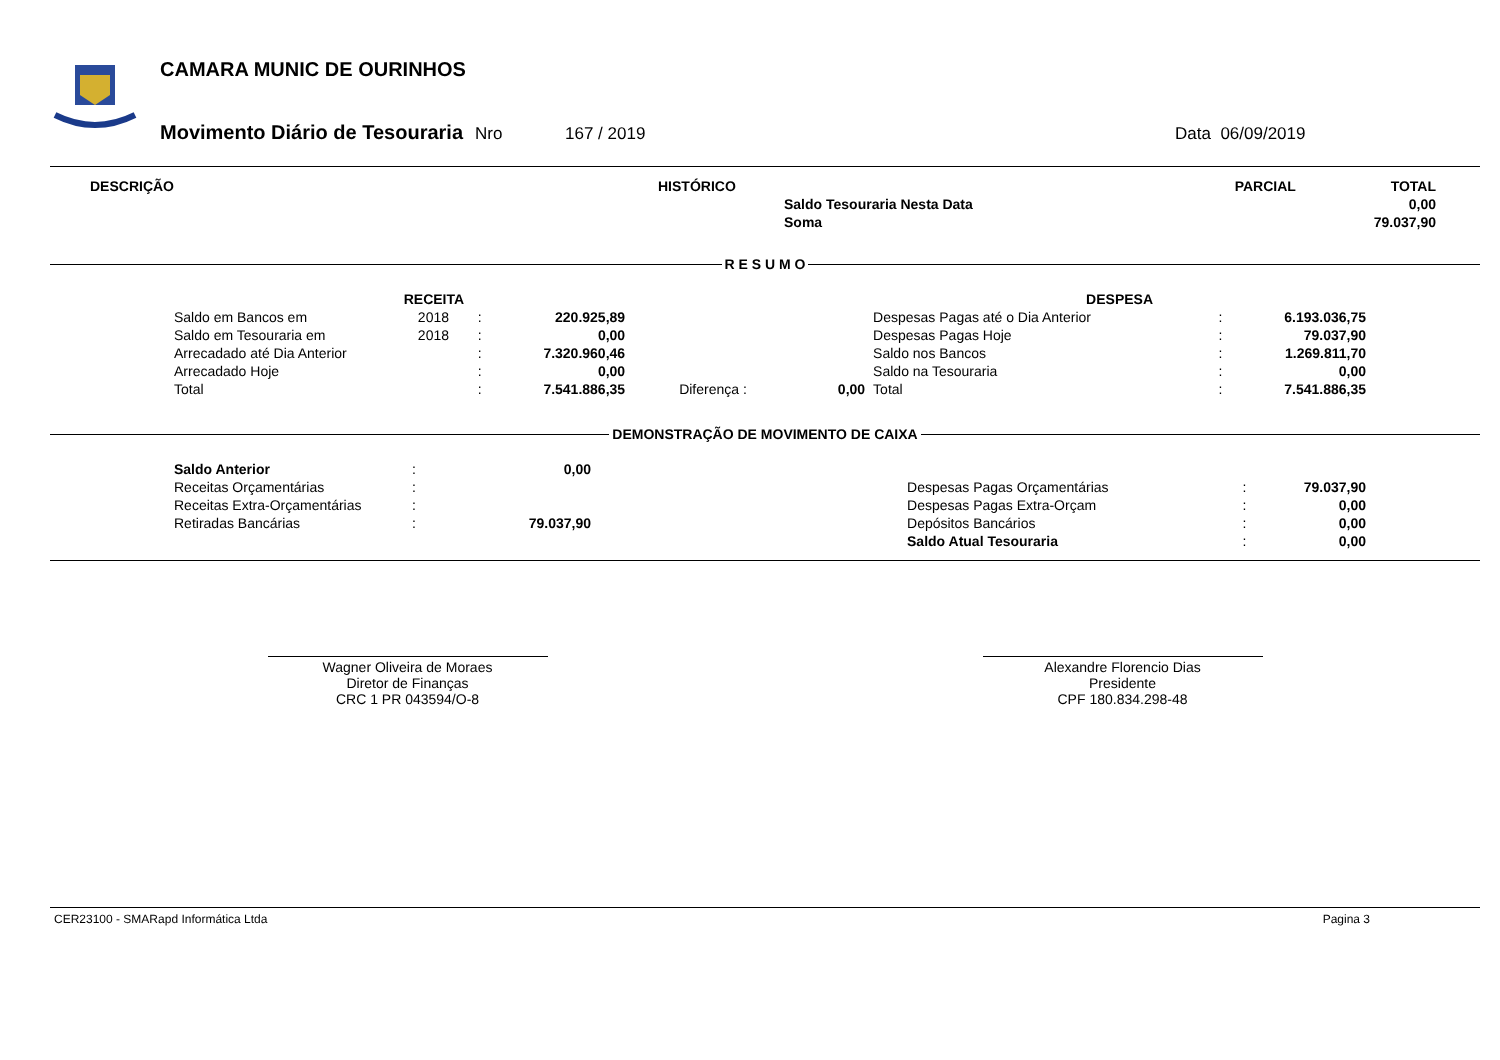CAMARA MUNIC DE OURINHOS
Movimento Diário de Tesouraria Nro 167 / 2019 Data 06/09/2019
| DESCRIÇÃO | HISTÓRICO | PARCIAL | TOTAL |
| --- | --- | --- | --- |
| | Saldo Tesouraria Nesta Data | | 0,00 |
| | Soma | | 79.037,90 |
R E S U M O
| RECEITA | | | | | | DESPESA | | |
| --- | --- | --- | --- | --- | --- | --- | --- | --- |
| Saldo em Bancos em | 2018 | : | 220.925,89 | | | Despesas Pagas até o Dia Anterior | : | 6.193.036,75 |
| Saldo em Tesouraria em | 2018 | : | 0,00 | | | Despesas Pagas Hoje | : | 79.037,90 |
| Arrecadado até Dia Anterior | | : | 7.320.960,46 | | | Saldo nos Bancos | : | 1.269.811,70 |
| Arrecadado Hoje | | : | 0,00 | | | Saldo na Tesouraria | : | 0,00 |
| Total | | : | 7.541.886,35 | Diferença : | 0,00 | Total | : | 7.541.886,35 |
DEMONSTRAÇÃO DE MOVIMENTO DE CAIXA
| Saldo Anterior | : | 0,00 | | | | |
| Receitas Orçamentárias | : | | | Despesas Pagas Orçamentárias | : | 79.037,90 |
| Receitas Extra-Orçamentárias | : | | | Despesas Pagas Extra-Orçam | : | 0,00 |
| Retiradas Bancárias | : | 79.037,90 | | Depósitos Bancários | : | 0,00 |
| | | | | Saldo Atual Tesouraria | : | 0,00 |
Wagner Oliveira de Moraes
Diretor de Finanças
CRC 1 PR 043594/O-8
Alexandre Florencio Dias
Presidente
CPF 180.834.298-48
CER23100 - SMARapd Informática Ltda Pagina 3